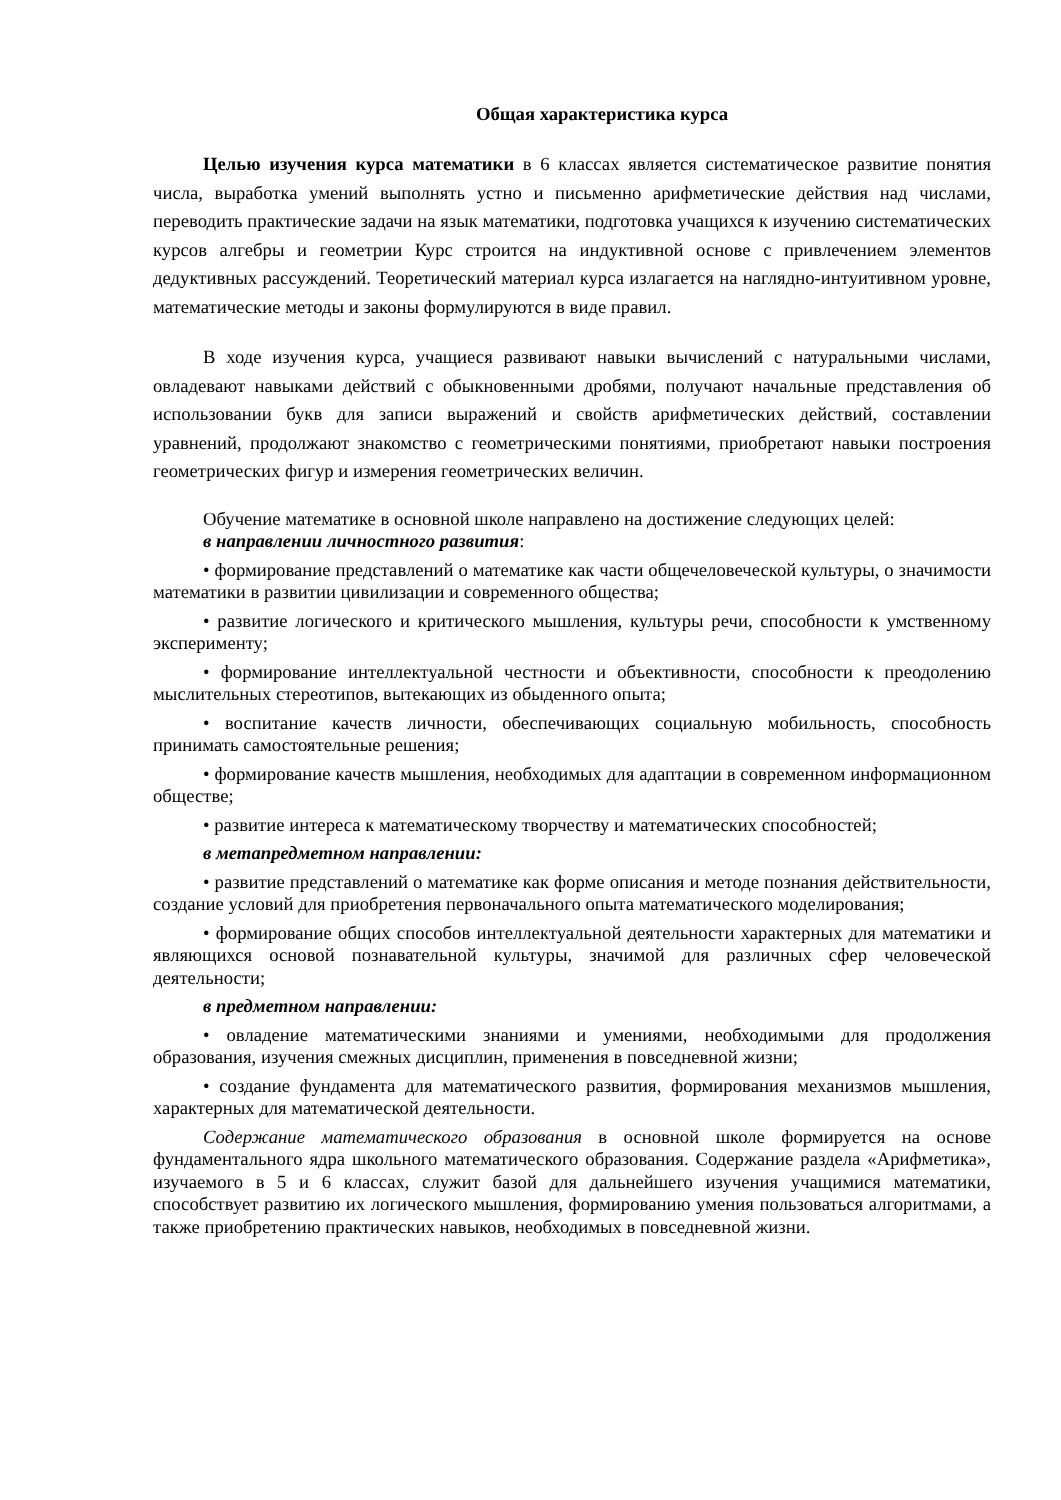Общая характеристика курса
Целью изучения курса математики в 6 классах является систематическое развитие понятия числа, выработка умений выполнять устно и письменно арифметические действия над числами, переводить практические задачи на язык математики, подготовка учащихся к изучению систематических курсов алгебры и геометрии Курс строится на индуктивной основе с привлечением элементов дедуктивных рассуждений. Теоретический материал курса излагается на наглядно-интуитивном уровне, математические методы и законы формулируются в виде правил.
В ходе изучения курса, учащиеся развивают навыки вычислений с натуральными числами, овладевают навыками действий с обыкновенными дробями, получают начальные представления об использовании букв для записи выражений и свойств арифметических действий, составлении уравнений, продолжают знакомство с геометрическими понятиями, приобретают навыки построения геометрических фигур и измерения геометрических величин.
Обучение математике в основной школе направлено на достижение следующих целей:
в направлении личностного развития:
• формирование представлений о математике как части общечеловеческой культуры, о значимости математики в развитии цивилизации и современного общества;
• развитие логического и критического мышления, культуры речи, способности к умственному эксперименту;
• формирование интеллектуальной честности и объективности, способности к преодолению мыслительных стереотипов, вытекающих из обыденного опыта;
• воспитание качеств личности, обеспечивающих социальную мобильность, способность принимать самостоятельные решения;
• формирование качеств мышления, необходимых для адаптации в современном информационном обществе;
• развитие интереса к математическому творчеству и математических способностей;
в метапредметном направлении:
• развитие представлений о математике как форме описания и методе познания действительности, создание условий для приобретения первоначального опыта математического моделирования;
• формирование общих способов интеллектуальной деятельности характерных для математики и являющихся основой познавательной культуры, значимой для различных сфер человеческой деятельности;
в предметном направлении:
• овладение математическими знаниями и умениями, необходимыми для продолжения образования, изучения смежных дисциплин, применения в повседневной жизни;
• создание фундамента для математического развития, формирования механизмов мышления, характерных для математической деятельности.
Содержание математического образования в основной школе формируется на основе фундаментального ядра школьного математического образования. Содержание раздела «Арифметика», изучаемого в 5 и 6 классах, служит базой для дальнейшего изучения учащимися математики, способствует развитию их логического мышления, формированию умения пользоваться алгоритмами, а также приобретению практических навыков, необходимых в повседневной жизни.